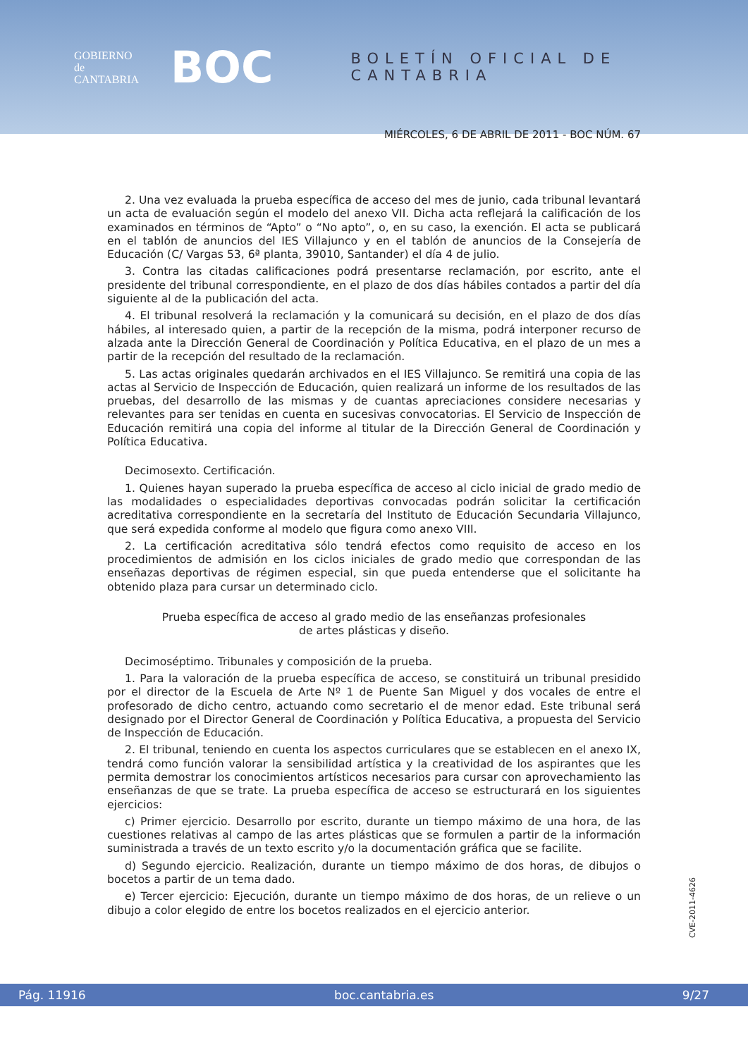GOBIERNO
de
CANTABRIA
BOC
BOLETÍN OFICIAL DE CANTABRIA
MIÉRCOLES, 6 DE ABRIL DE 2011 - BOC NÚM. 67
2. Una vez evaluada la prueba específica de acceso del mes de junio, cada tribunal levantará un acta de evaluación según el modelo del anexo VII. Dicha acta reflejará la calificación de los examinados en términos de “Apto” o “No apto”, o, en su caso, la exención. El acta se publicará en el tablón de anuncios del IES Villajunco y en el tablón de anuncios de la Consejería de Educación (C/ Vargas 53, 6ª planta, 39010, Santander) el día 4 de julio.
3. Contra las citadas calificaciones podrá presentarse reclamación, por escrito, ante el presidente del tribunal correspondiente, en el plazo de dos días hábiles contados a partir del día siguiente al de la publicación del acta.
4. El tribunal resolverá la reclamación y la comunicará su decisión, en el plazo de dos días hábiles, al interesado quien, a partir de la recepción de la misma, podrá interponer recurso de alzada ante la Dirección General de Coordinación y Política Educativa, en el plazo de un mes a partir de la recepción del resultado de la reclamación.
5. Las actas originales quedarán archivados en el IES Villajunco. Se remitirá una copia de las actas al Servicio de Inspección de Educación, quien realizará un informe de los resultados de las pruebas, del desarrollo de las mismas y de cuantas apreciaciones considere necesarias y relevantes para ser tenidas en cuenta en sucesivas convocatorias. El Servicio de Inspección de Educación remitirá una copia del informe al titular de la Dirección General de Coordinación y Política Educativa.
Decimosexto. Certificación.
1. Quienes hayan superado la prueba específica de acceso al ciclo inicial de grado medio de las modalidades o especialidades deportivas convocadas podrán solicitar la certificación acreditativa correspondiente en la secretaría del Instituto de Educación Secundaria Villajunco, que será expedida conforme al modelo que figura como anexo VIII.
2. La certificación acreditativa sólo tendrá efectos como requisito de acceso en los procedimientos de admisión en los ciclos iniciales de grado medio que correspondan de las enseñazas deportivas de régimen especial, sin que pueda entenderse que el solicitante ha obtenido plaza para cursar un determinado ciclo.
Prueba específica de acceso al grado medio de las enseñanzas profesionales
de artes plásticas y diseño.
Decimoséptimo. Tribunales y composición de la prueba.
1. Para la valoración de la prueba específica de acceso, se constituirá un tribunal presidido por el director de la Escuela de Arte Nº 1 de Puente San Miguel y dos vocales de entre el profesorado de dicho centro, actuando como secretario el de menor edad. Este tribunal será designado por el Director General de Coordinación y Política Educativa, a propuesta del Servicio de Inspección de Educación.
2. El tribunal, teniendo en cuenta los aspectos curriculares que se establecen en el anexo IX, tendrá como función valorar la sensibilidad artística y la creatividad de los aspirantes que les permita demostrar los conocimientos artísticos necesarios para cursar con aprovechamiento las enseñanzas de que se trate. La prueba específica de acceso se estructurará en los siguientes ejercicios:
c) Primer ejercicio. Desarrollo por escrito, durante un tiempo máximo de una hora, de las cuestiones relativas al campo de las artes plásticas que se formulen a partir de la información suministrada a través de un texto escrito y/o la documentación gráfica que se facilite.
d) Segundo ejercicio. Realización, durante un tiempo máximo de dos horas, de dibujos o bocetos a partir de un tema dado.
e) Tercer ejercicio: Ejecución, durante un tiempo máximo de dos horas, de un relieve o un dibujo a color elegido de entre los bocetos realizados en el ejercicio anterior.
CVE-2011-4626
Pág. 11916 boc.cantabria.es 9/27